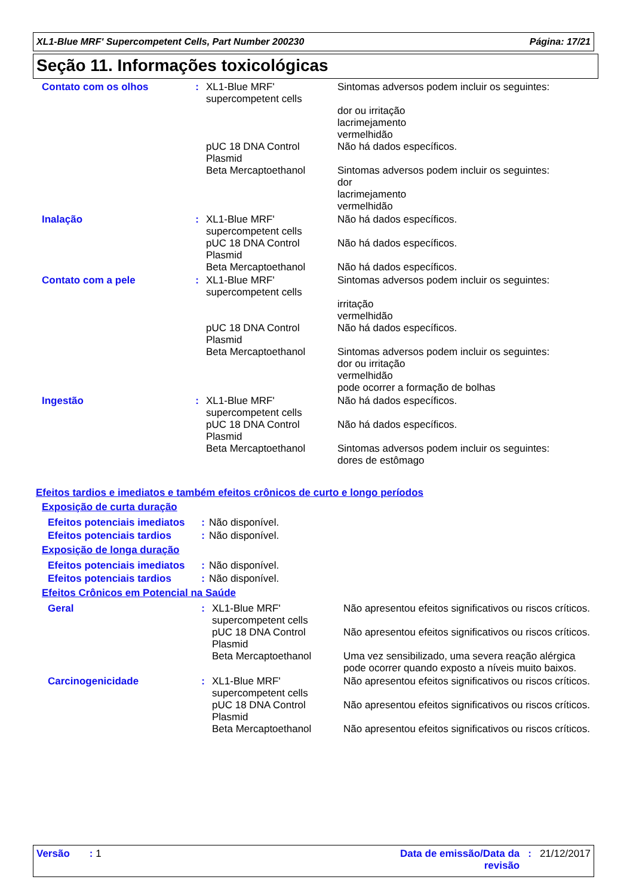XL1-Blue MRF' Supercompetent Cells, Part Number 200230 Página: 17/21
Seção 11. Informações toxicológicas
| Contato com os olhos | : | XL1-Blue MRF' supercompetent cells | Sintomas adversos podem incluir os seguintes: dor ou irritação lacrimejamento vermelhidão |
| | | pUC 18 DNA Control Plasmid | Não há dados específicos. |
| | | Beta Mercaptoethanol | Sintomas adversos podem incluir os seguintes: dor lacrimejamento vermelhidão |
| Inalação | : | XL1-Blue MRF' supercompetent cells | Não há dados específicos. |
| | | pUC 18 DNA Control Plasmid | Não há dados específicos. |
| | | Beta Mercaptoethanol | Não há dados específicos. |
| Contato com a pele | : | XL1-Blue MRF' supercompetent cells | Sintomas adversos podem incluir os seguintes: irritação vermelhidão |
| | | pUC 18 DNA Control Plasmid | Não há dados específicos. |
| | | Beta Mercaptoethanol | Sintomas adversos podem incluir os seguintes: dor ou irritação vermelhidão pode ocorrer a formação de bolhas |
| Ingestão | : | XL1-Blue MRF' supercompetent cells | Não há dados específicos. |
| | | pUC 18 DNA Control Plasmid | Não há dados específicos. |
| | | Beta Mercaptoethanol | Sintomas adversos podem incluir os seguintes: dores de estômago |
Efeitos tardios e imediatos e também efeitos crônicos de curto e longo períodos
Exposição de curta duração
| Efeitos potenciais imediatos | : | Não disponível. |
| Efeitos potenciais tardios | : | Não disponível. |
Exposição de longa duração
| Efeitos potenciais imediatos | : | Não disponível. |
| Efeitos potenciais tardios | : | Não disponível. |
Efeitos Crônicos em Potencial na Saúde
| Geral | : | XL1-Blue MRF' supercompetent cells | Não apresentou efeitos significativos ou riscos críticos. |
| | | pUC 18 DNA Control Plasmid | Não apresentou efeitos significativos ou riscos críticos. |
| | | Beta Mercaptoethanol | Uma vez sensibilizado, uma severa reação alérgica pode ocorrer quando exposto a níveis muito baixos. |
| Carcinogenicidade | : | XL1-Blue MRF' supercompetent cells | Não apresentou efeitos significativos ou riscos críticos. |
| | | pUC 18 DNA Control Plasmid | Não apresentou efeitos significativos ou riscos críticos. |
| | | Beta Mercaptoethanol | Não apresentou efeitos significativos ou riscos críticos. |
Versão : 1 Data de emissão/Data da
revisão: 21/12/2017